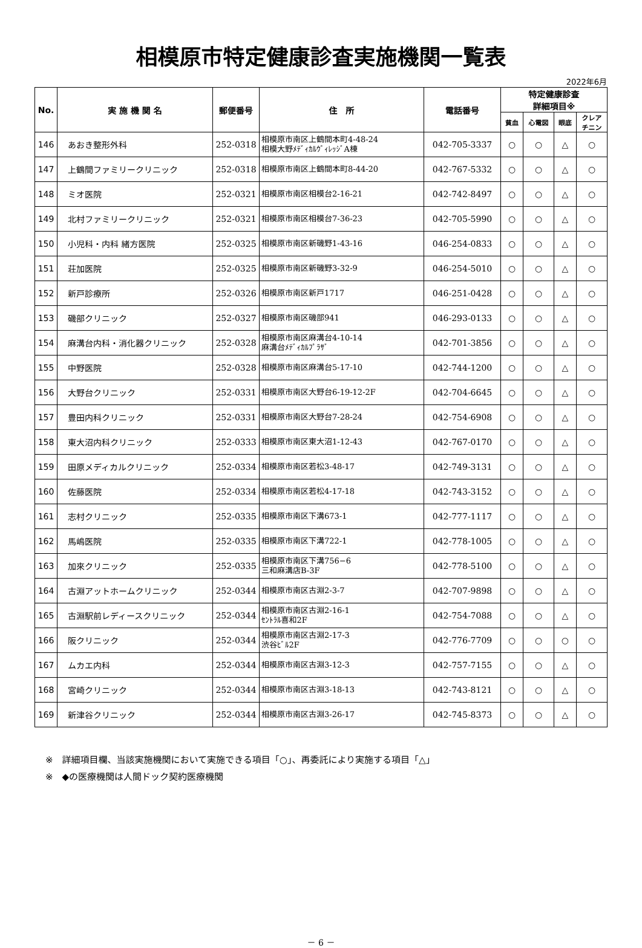相模原市特定健康診査実施機関一覧表
2022年6月
| No. | 実 施 機 関 名 | 郵便番号 | 住 所 | 電話番号 | 特定健康診査 詳細項目※ | | | |
| --- | --- | --- | --- | --- | --- | --- | --- | --- |
| | | | | | 貧血 | 心電図 | 眼底 | クレア チニン |
| 146 | あおき整形外科 | 252-0318 | 相模原市南区上鶴間本町4-48-24 相模大野ﾒﾃﾞｨｶﾙｳﾞｨﾚｯｼﾞA棟 | 042-705-3337 | ○ | ○ | △ | ○ |
| 147 | 上鶴間ファミリークリニック | 252-0318 | 相模原市南区上鶴間本町8-44-20 | 042-767-5332 | ○ | ○ | △ | ○ |
| 148 | ミオ医院 | 252-0321 | 相模原市南区相模台2-16-21 | 042-742-8497 | ○ | ○ | △ | ○ |
| 149 | 北村ファミリークリニック | 252-0321 | 相模原市南区相模台7-36-23 | 042-705-5990 | ○ | ○ | △ | ○ |
| 150 | 小児科・内科 緒方医院 | 252-0325 | 相模原市南区新磯野1-43-16 | 046-254-0833 | ○ | ○ | △ | ○ |
| 151 | 荘加医院 | 252-0325 | 相模原市南区新磯野3-32-9 | 046-254-5010 | ○ | ○ | △ | ○ |
| 152 | 新戸診療所 | 252-0326 | 相模原市南区新戸1717 | 046-251-0428 | ○ | ○ | △ | ○ |
| 153 | 磯部クリニック | 252-0327 | 相模原市南区磯部941 | 046-293-0133 | ○ | ○ | △ | ○ |
| 154 | 麻溝台内科・消化器クリニック | 252-0328 | 相模原市南区麻溝台4-10-14 麻溝台ﾒﾃﾞｨｶﾙﾌﾟﾗｻﾞ | 042-701-3856 | ○ | ○ | △ | ○ |
| 155 | 中野医院 | 252-0328 | 相模原市南区麻溝台5-17-10 | 042-744-1200 | ○ | ○ | △ | ○ |
| 156 | 大野台クリニック | 252-0331 | 相模原市南区大野台6-19-12-2F | 042-704-6645 | ○ | ○ | △ | ○ |
| 157 | 豊田内科クリニック | 252-0331 | 相模原市南区大野台7-28-24 | 042-754-6908 | ○ | ○ | △ | ○ |
| 158 | 東大沼内科クリニック | 252-0333 | 相模原市南区東大沼1-12-43 | 042-767-0170 | ○ | ○ | △ | ○ |
| 159 | 田原メディカルクリニック | 252-0334 | 相模原市南区若松3-48-17 | 042-749-3131 | ○ | ○ | △ | ○ |
| 160 | 佐藤医院 | 252-0334 | 相模原市南区若松4-17-18 | 042-743-3152 | ○ | ○ | △ | ○ |
| 161 | 志村クリニック | 252-0335 | 相模原市南区下溝673-1 | 042-777-1117 | ○ | ○ | △ | ○ |
| 162 | 馬嶋医院 | 252-0335 | 相模原市南区下溝722-1 | 042-778-1005 | ○ | ○ | △ | ○ |
| 163 | 加來クリニック | 252-0335 | 相模原市南区下溝756−6 三和麻溝店B-3F | 042-778-5100 | ○ | ○ | △ | ○ |
| 164 | 古淵アットホームクリニック | 252-0344 | 相模原市南区古淵2-3-7 | 042-707-9898 | ○ | ○ | △ | ○ |
| 165 | 古淵駅前レディースクリニック | 252-0344 | 相模原市南区古淵2-16-1 ｾﾝﾄﾗﾙ喜和2F | 042-754-7088 | ○ | ○ | △ | ○ |
| 166 | 阪クリニック | 252-0344 | 相模原市南区古淵2-17-3 渋谷ﾋﾞﾙ2F | 042-776-7709 | ○ | ○ | ○ | ○ |
| 167 | ムカエ内科 | 252-0344 | 相模原市南区古淵3-12-3 | 042-757-7155 | ○ | ○ | △ | ○ |
| 168 | 宮崎クリニック | 252-0344 | 相模原市南区古淵3-18-13 | 042-743-8121 | ○ | ○ | △ | ○ |
| 169 | 新津谷クリニック | 252-0344 | 相模原市南区古淵3-26-17 | 042-745-8373 | ○ | ○ | △ | ○ |
※　詳細項目欄、当該実施機関において実施できる項目「○」、再委託により実施する項目「△」
※　◆の医療機関は人間ドック契約医療機関
－ 6 －